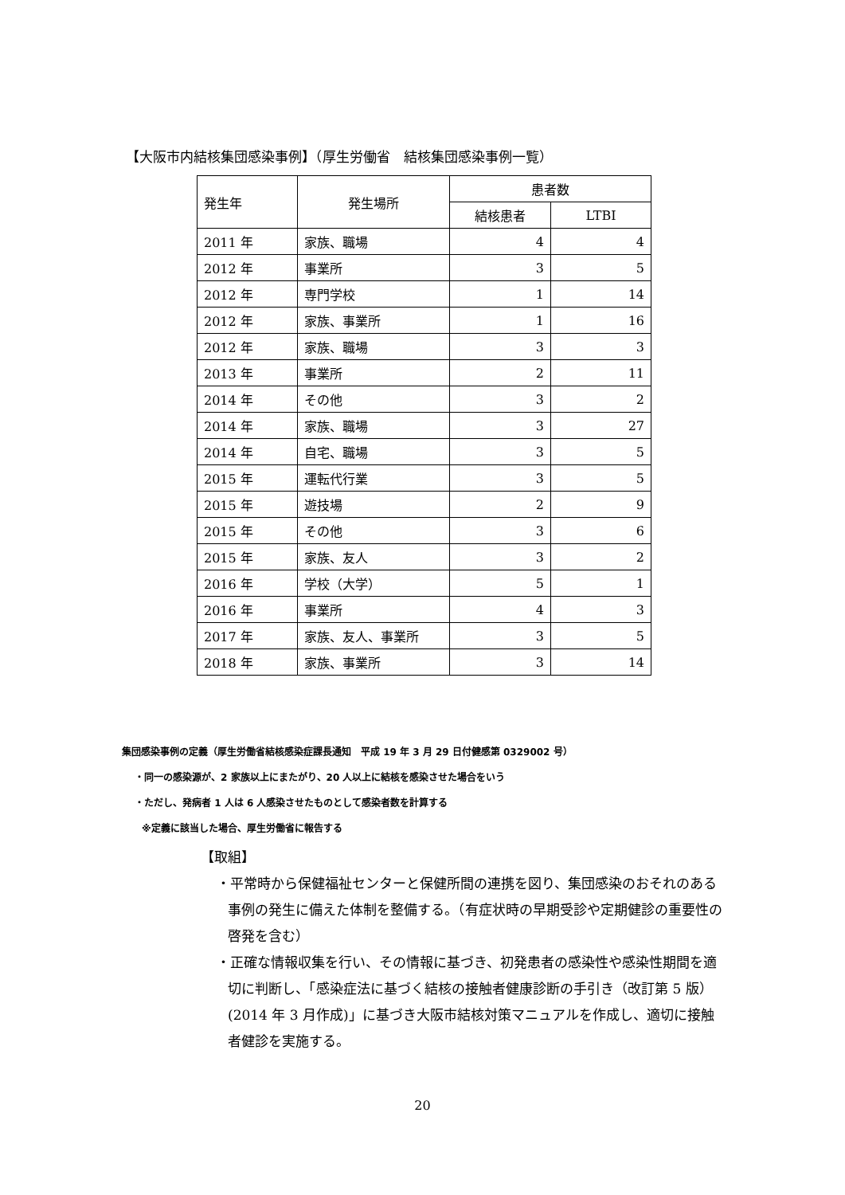【大阪市内結核集団感染事例】（厚生労働省　結核集団感染事例一覧）
| 発生年 | 発生場所 | 患者数 | |
| --- | --- | --- | --- |
| | | 結核患者 | LTBI |
| 2011 年 | 家族、職場 | 4 | 4 |
| 2012 年 | 事業所 | 3 | 5 |
| 2012 年 | 専門学校 | 1 | 14 |
| 2012 年 | 家族、事業所 | 1 | 16 |
| 2012 年 | 家族、職場 | 3 | 3 |
| 2013 年 | 事業所 | 2 | 11 |
| 2014 年 | その他 | 3 | 2 |
| 2014 年 | 家族、職場 | 3 | 27 |
| 2014 年 | 自宅、職場 | 3 | 5 |
| 2015 年 | 運転代行業 | 3 | 5 |
| 2015 年 | 遊技場 | 2 | 9 |
| 2015 年 | その他 | 3 | 6 |
| 2015 年 | 家族、友人 | 3 | 2 |
| 2016 年 | 学校（大学） | 5 | 1 |
| 2016 年 | 事業所 | 4 | 3 |
| 2017 年 | 家族、友人、事業所 | 3 | 5 |
| 2018 年 | 家族、事業所 | 3 | 14 |
集団感染事例の定義（厚生労働省結核感染症課長通知　平成 19 年 3 月 29 日付健感第 0329002 号）
・同一の感染源が、2 家族以上にまたがり、20 人以上に結核を感染させた場合をいう
・ただし、発病者 1 人は 6 人感染させたものとして感染者数を計算する
※定義に該当した場合、厚生労働省に報告する
【取組】
・平常時から保健福祉センターと保健所間の連携を図り、集団感染のおそれのある事例の発生に備えた体制を整備する。（有症状時の早期受診や定期健診の重要性の啓発を含む）
・正確な情報収集を行い、その情報に基づき、初発患者の感染性や感染性期間を適切に判断し、「感染症法に基づく結核の接触者健康診断の手引き（改訂第 5 版）(2014 年 3 月作成)」に基づき大阪市結核対策マニュアルを作成し、適切に接触者健診を実施する。
20